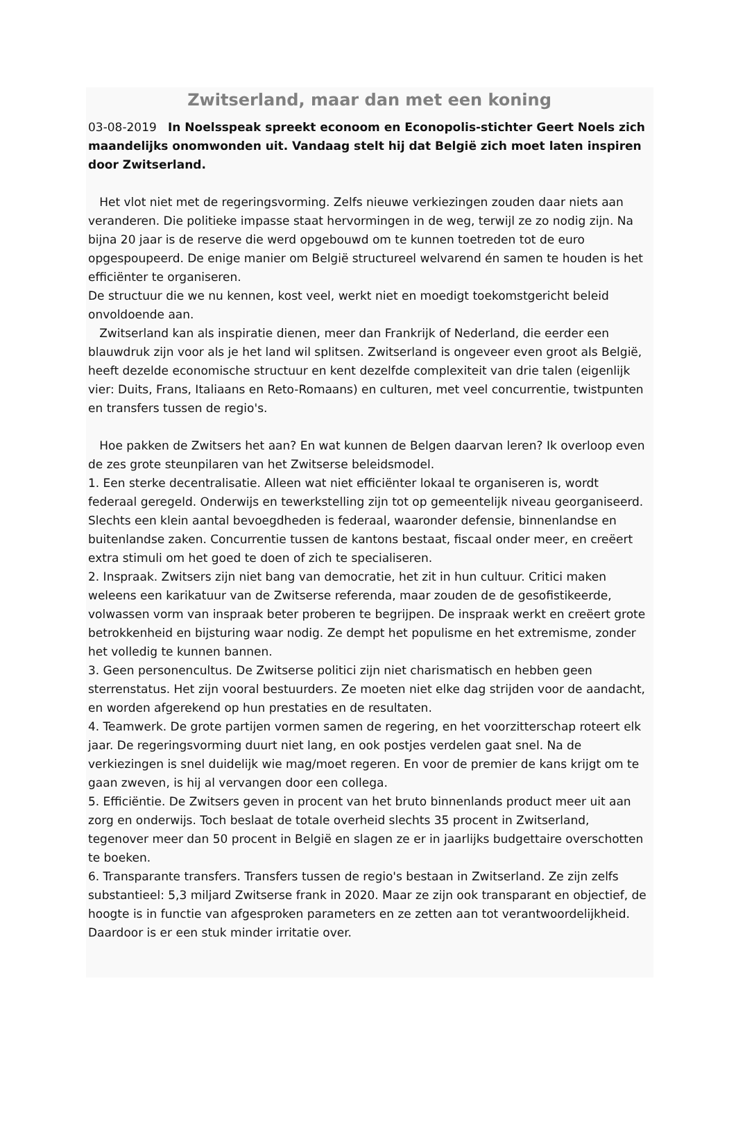Zwitserland, maar dan met een koning
03-08-2019 In Noelsspeak spreekt econoom en Econopolis-stichter Geert Noels zich maandelijks onomwonden uit. Vandaag stelt hij dat België zich moet laten inspiren door Zwitserland.
Het vlot niet met de regeringsvorming. Zelfs nieuwe verkiezingen zouden daar niets aan veranderen. Die politieke impasse staat hervormingen in de weg, terwijl ze zo nodig zijn. Na bijna 20 jaar is de reserve die werd opgebouwd om te kunnen toetreden tot de euro opgespoupeerd. De enige manier om België structureel welvarend én samen te houden is het efficiënter te organiseren.
De structuur die we nu kennen, kost veel, werkt niet en moedigt toekomstgericht beleid onvoldoende aan.
Zwitserland kan als inspiratie dienen, meer dan Frankrijk of Nederland, die eerder een blauwdruk zijn voor als je het land wil splitsen. Zwitserland is ongeveer even groot als België, heeft dezelde economische structuur en kent dezelfde complexiteit van drie talen (eigenlijk vier: Duits, Frans, Italiaans en Reto-Romaans) en culturen, met veel concurrentie, twistpunten en transfers tussen de regio's.
Hoe pakken de Zwitsers het aan? En wat kunnen de Belgen daarvan leren? Ik overloop even de zes grote steunpilaren van het Zwitserse beleidsmodel.
1. Een sterke decentralisatie. Alleen wat niet efficiënter lokaal te organiseren is, wordt federaal geregeld. Onderwijs en tewerkstelling zijn tot op gemeentelijk niveau georganiseerd. Slechts een klein aantal bevoegdheden is federaal, waaronder defensie, binnenlandse en buitenlandse zaken. Concurrentie tussen de kantons bestaat, fiscaal onder meer, en creëert extra stimuli om het goed te doen of zich te specialiseren.
2. Inspraak. Zwitsers zijn niet bang van democratie, het zit in hun cultuur. Critici maken weleens een karikatuur van de Zwitserse referenda, maar zouden de de gesofistikeerde, volwassen vorm van inspraak beter proberen te begrijpen. De inspraak werkt en creëert grote betrokkenheid en bijsturing waar nodig. Ze dempt het populisme en het extremisme, zonder het volledig te kunnen bannen.
3. Geen personencultus. De Zwitserse politici zijn niet charismatisch en hebben geen sterrenstatus. Het zijn vooral bestuurders. Ze moeten niet elke dag strijden voor de aandacht, en worden afgerekend op hun prestaties en de resultaten.
4. Teamwerk. De grote partijen vormen samen de regering, en het voorzitterschap roteert elk jaar. De regeringsvorming duurt niet lang, en ook postjes verdelen gaat snel. Na de verkiezingen is snel duidelijk wie mag/moet regeren. En voor de premier de kans krijgt om te gaan zweven, is hij al vervangen door een collega.
5. Efficiëntie. De Zwitsers geven in procent van het bruto binnenlands product meer uit aan zorg en onderwijs. Toch beslaat de totale overheid slechts 35 procent in Zwitserland, tegenover meer dan 50 procent in België en slagen ze er in jaarlijks budgettaire overschotten te boeken.
6. Transparante transfers. Transfers tussen de regio's bestaan in Zwitserland. Ze zijn zelfs substantieel: 5,3 miljard Zwitserse frank in 2020. Maar ze zijn ook transparant en objectief, de hoogte is in functie van afgesproken parameters en ze zetten aan tot verantwoordelijkheid. Daardoor is er een stuk minder irritatie over.